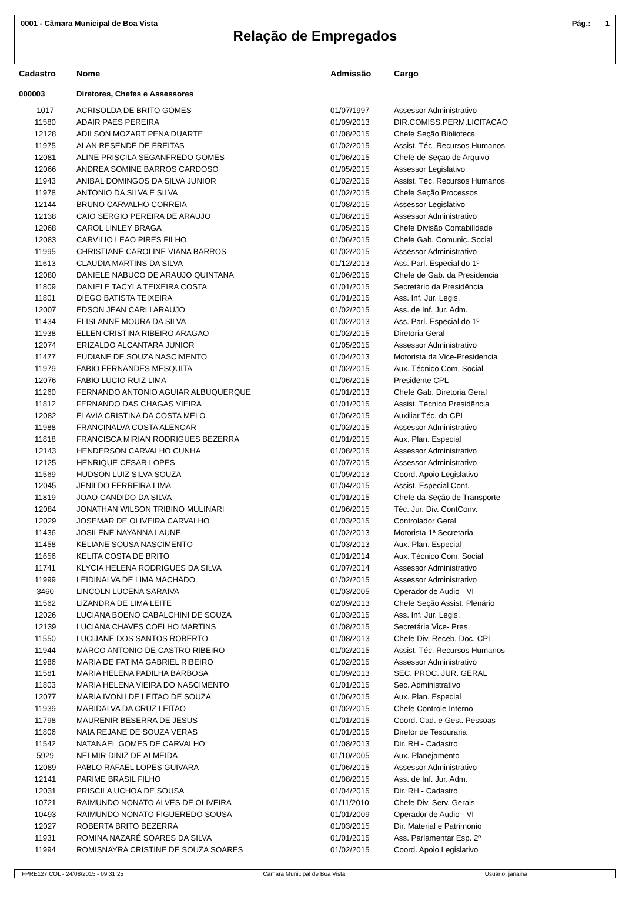0001 - Câmara Municipal de Boa Vista Pág.: 1
Relação de Empregados
| Cadastro | Nome | Admissão | Cargo |
| --- | --- | --- | --- |
| 000003 | Diretores, Chefes e Assessores | | |
| 1017 | ACRISOLDA DE BRITO GOMES | 01/07/1997 | Assessor Administrativo |
| 11580 | ADAIR PAES PEREIRA | 01/09/2013 | DIR.COMISS.PERM.LICITACAO |
| 12128 | ADILSON MOZART PENA DUARTE | 01/08/2015 | Chefe Seção Biblioteca |
| 11975 | ALAN RESENDE DE FREITAS | 01/02/2015 | Assist. Téc. Recursos Humanos |
| 12081 | ALINE PRISCILA SEGANFREDO GOMES | 01/06/2015 | Chefe de Seçao de Arquivo |
| 12066 | ANDREA SOMINE BARROS CARDOSO | 01/05/2015 | Assessor Legislativo |
| 11943 | ANIBAL DOMINGOS DA SILVA JUNIOR | 01/02/2015 | Assist. Téc. Recursos Humanos |
| 11978 | ANTONIO DA SILVA E SILVA | 01/02/2015 | Chefe Seção Processos |
| 12144 | BRUNO CARVALHO CORREIA | 01/08/2015 | Assessor Legislativo |
| 12138 | CAIO SERGIO PEREIRA DE ARAUJO | 01/08/2015 | Assessor Administrativo |
| 12068 | CAROL LINLEY BRAGA | 01/05/2015 | Chefe Divisão Contabilidade |
| 12083 | CARVILIO LEAO PIRES FILHO | 01/06/2015 | Chefe Gab. Comunic. Social |
| 11995 | CHRISTIANE CAROLINE VIANA BARROS | 01/02/2015 | Assessor Administrativo |
| 11613 | CLAUDIA MARTINS DA SILVA | 01/12/2013 | Ass. Parl. Especial do 1º |
| 12080 | DANIELE NABUCO DE ARAUJO QUINTANA | 01/06/2015 | Chefe de Gab. da Presidencia |
| 11809 | DANIELE TACYLA TEIXEIRA COSTA | 01/01/2015 | Secretário da Presidência |
| 11801 | DIEGO BATISTA TEIXEIRA | 01/01/2015 | Ass. Inf. Jur. Legis. |
| 12007 | EDSON JEAN CARLI ARAUJO | 01/02/2015 | Ass. de Inf. Jur. Adm. |
| 11434 | ELISLANNE MOURA DA SILVA | 01/02/2013 | Ass. Parl. Especial do 1º |
| 11938 | ELLEN CRISTINA RIBEIRO ARAGAO | 01/02/2015 | Diretoria Geral |
| 12074 | ERIZALDO ALCANTARA JUNIOR | 01/05/2015 | Assessor Administrativo |
| 11477 | EUDIANE DE SOUZA NASCIMENTO | 01/04/2013 | Motorista da Vice-Presidencia |
| 11979 | FABIO FERNANDES MESQUITA | 01/02/2015 | Aux. Técnico Com. Social |
| 12076 | FABIO LUCIO RUIZ LIMA | 01/06/2015 | Presidente CPL |
| 11260 | FERNANDO ANTONIO AGUIAR ALBUQUERQUE | 01/01/2013 | Chefe Gab. Diretoria Geral |
| 11812 | FERNANDO DAS CHAGAS VIEIRA | 01/01/2015 | Assist. Técnico Presidência |
| 12082 | FLAVIA CRISTINA DA COSTA MELO | 01/06/2015 | Auxiliar Téc. da CPL |
| 11988 | FRANCINALVA COSTA ALENCAR | 01/02/2015 | Assessor Administrativo |
| 11818 | FRANCISCA MIRIAN RODRIGUES BEZERRA | 01/01/2015 | Aux. Plan. Especial |
| 12143 | HENDERSON CARVALHO CUNHA | 01/08/2015 | Assessor Administrativo |
| 12125 | HENRIQUE CESAR LOPES | 01/07/2015 | Assessor Administrativo |
| 11569 | HUDSON LUIZ SILVA SOUZA | 01/09/2013 | Coord. Apoio Legislativo |
| 12045 | JENILDO FERREIRA LIMA | 01/04/2015 | Assist. Especial Cont. |
| 11819 | JOAO CANDIDO DA SILVA | 01/01/2015 | Chefe da Seção de Transporte |
| 12084 | JONATHAN WILSON TRIBINO MULINARI | 01/06/2015 | Téc. Jur. Div. ContConv. |
| 12029 | JOSEMAR DE OLIVEIRA CARVALHO | 01/03/2015 | Controlador Geral |
| 11436 | JOSILENE NAYANNA LAUNE | 01/02/2013 | Motorista 1ª Secretaria |
| 11458 | KELIANE SOUSA NASCIMENTO | 01/03/2013 | Aux. Plan. Especial |
| 11656 | KELITA COSTA DE BRITO | 01/01/2014 | Aux. Técnico Com. Social |
| 11741 | KLYCIA HELENA RODRIGUES DA SILVA | 01/07/2014 | Assessor Administrativo |
| 11999 | LEIDINALVA DE LIMA MACHADO | 01/02/2015 | Assessor Administrativo |
| 3460 | LINCOLN LUCENA SARAIVA | 01/03/2005 | Operador de Audio - VI |
| 11562 | LIZANDRA DE LIMA LEITE | 02/09/2013 | Chefe Seção Assist. Plenário |
| 12026 | LUCIANA BOENO CABALCHINI DE SOUZA | 01/03/2015 | Ass. Inf. Jur. Legis. |
| 12139 | LUCIANA CHAVES COELHO MARTINS | 01/08/2015 | Secretária Vice- Pres. |
| 11550 | LUCIJANE DOS SANTOS ROBERTO | 01/08/2013 | Chefe Div. Receb. Doc. CPL |
| 11944 | MARCO ANTONIO DE CASTRO RIBEIRO | 01/02/2015 | Assist. Téc. Recursos Humanos |
| 11986 | MARIA DE FATIMA GABRIEL RIBEIRO | 01/02/2015 | Assessor Administrativo |
| 11581 | MARIA HELENA PADILHA BARBOSA | 01/09/2013 | SEC. PROC. JUR. GERAL |
| 11803 | MARIA HELENA VIEIRA DO NASCIMENTO | 01/01/2015 | Sec. Administrativo |
| 12077 | MARIA IVONILDE LEITAO DE SOUZA | 01/06/2015 | Aux. Plan. Especial |
| 11939 | MARIDALVA DA CRUZ LEITAO | 01/02/2015 | Chefe Controle Interno |
| 11798 | MAURENIR BESERRA DE JESUS | 01/01/2015 | Coord. Cad. e Gest. Pessoas |
| 11806 | NAIA REJANE DE SOUZA VERAS | 01/01/2015 | Diretor de Tesouraria |
| 11542 | NATANAEL GOMES DE CARVALHO | 01/08/2013 | Dir. RH - Cadastro |
| 5929 | NELMIR DINIZ DE ALMEIDA | 01/10/2005 | Aux. Planejamento |
| 12089 | PABLO RAFAEL LOPES GUIVARA | 01/06/2015 | Assessor Administrativo |
| 12141 | PARIME BRASIL FILHO | 01/08/2015 | Ass. de Inf. Jur. Adm. |
| 12031 | PRISCILA UCHOA DE SOUSA | 01/04/2015 | Dir. RH - Cadastro |
| 10721 | RAIMUNDO NONATO ALVES DE OLIVEIRA | 01/11/2010 | Chefe Div. Serv. Gerais |
| 10493 | RAIMUNDO NONATO FIGUEREDO SOUSA | 01/01/2009 | Operador de Audio - VI |
| 12027 | ROBERTA BRITO BEZERRA | 01/03/2015 | Dir. Material e Patrimonio |
| 11931 | ROMINA NAZARÉ SOARES DA SILVA | 01/01/2015 | Ass. Parlamentar Esp. 2º |
| 11994 | ROMISNAYRA CRISTINE DE SOUZA SOARES | 01/02/2015 | Coord. Apoio Legislativo |
FPRE127.COL - 24/08/2015 - 09:31:25 Câmara Municipal de Boa Vista Usuário: janaina